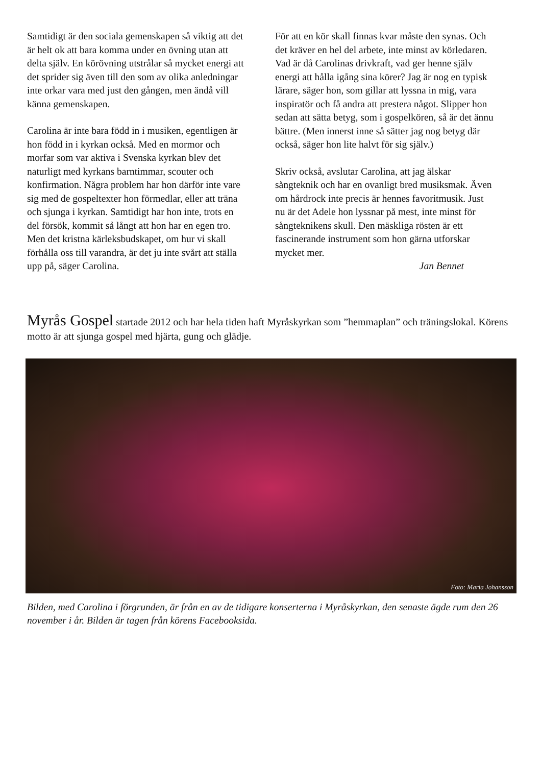Samtidigt är den sociala gemenskapen så viktig att det är helt ok att bara komma under en övning utan att delta själv. En körövning utstrålar så mycket energi att det sprider sig även till den som av olika anledningar inte orkar vara med just den gången, men ändå vill känna gemenskapen.
Carolina är inte bara född in i musiken, egentligen är hon född in i kyrkan också. Med en mormor och morfar som var aktiva i Svenska kyrkan blev det naturligt med kyrkans barntimmar, scouter och konfirmation. Några problem har hon därför inte vare sig med de gospeltexter hon förmedlar, eller att träna och sjunga i kyrkan. Samtidigt har hon inte, trots en del försök, kommit så långt att hon har en egen tro. Men det kristna kärleksbudskapet, om hur vi skall förhålla oss till varandra, är det ju inte svårt att ställa upp på, säger Carolina.
För att en kör skall finnas kvar måste den synas. Och det kräver en hel del arbete, inte minst av körledaren. Vad är då Carolinas drivkraft, vad ger henne själv energi att hålla igång sina körer? Jag är nog en typisk lärare, säger hon, som gillar att lyssna in mig, vara inspiratör och få andra att prestera något. Slipper hon sedan att sätta betyg, som i gospelkören, så är det ännu bättre. (Men innerst inne så sätter jag nog betyg där också, säger hon lite halvt för sig själv.)
Skriv också, avslutar Carolina, att jag älskar sångteknik och har en ovanligt bred musiksmak. Även om hårdrock inte precis är hennes favoritmusik. Just nu är det Adele hon lyssnar på mest, inte minst för sångteknikens skull. Den mäskliga rösten är ett fascinerande instrument som hon gärna utforskar mycket mer.
Jan Bennet
Myrås Gospel startade 2012 och har hela tiden haft Myråskyrkan som ”hemmaplan” och träningslokal. Körens motto är att sjunga gospel med hjärta, gung och glädje.
Foto: Maria Johansson
Bilden, med Carolina i förgrunden, är från en av de tidigare konserterna i Myråskyrkan, den senaste ägde rum den 26 november i år. Bilden är tagen från körens Facebooksida.